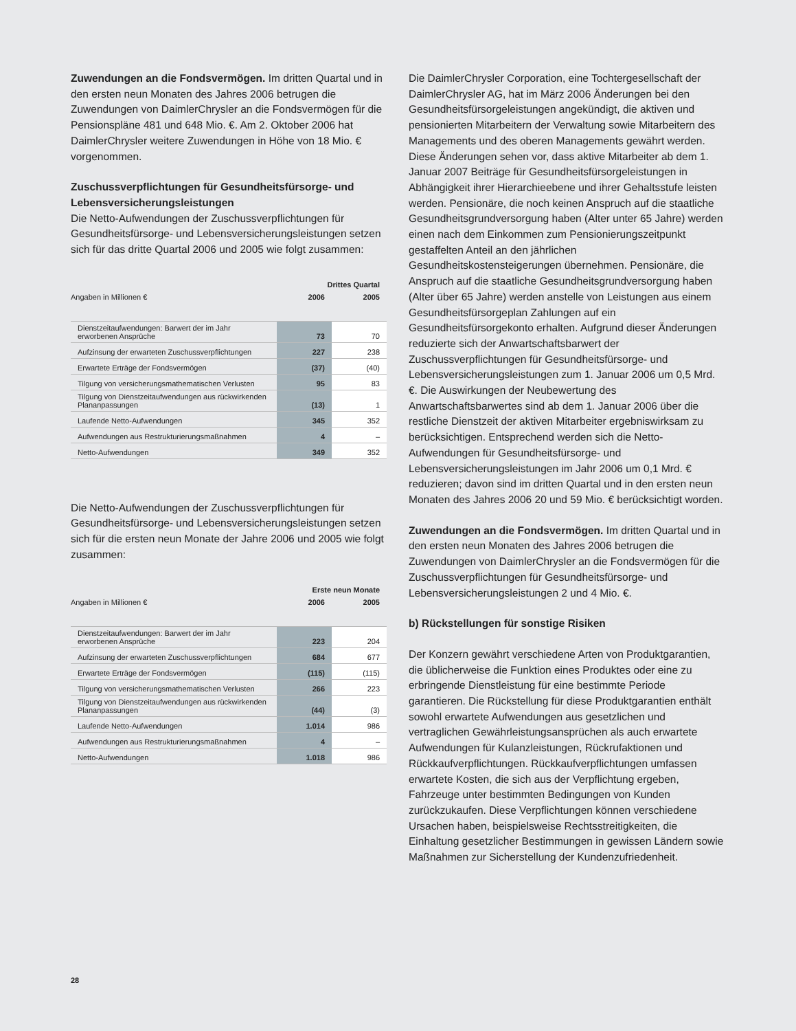Zuwendungen an die Fondsvermögen. Im dritten Quartal und in den ersten neun Monaten des Jahres 2006 betrugen die Zuwendungen von DaimlerChrysler an die Fondsvermögen für die Pensionspläne 481 und 648 Mio. €. Am 2. Oktober 2006 hat DaimlerChrysler weitere Zuwendungen in Höhe von 18 Mio. € vorgenommen.
Zuschussverpflichtungen für Gesundheitsfürsorge- und Lebensversicherungsleistungen
Die Netto-Aufwendungen der Zuschussverpflichtungen für Gesundheitsfürsorge- und Lebensversicherungsleistungen setzen sich für das dritte Quartal 2006 und 2005 wie folgt zusammen:
| | Drittes Quartal | |
| Angaben in Millionen € | 2006 | 2005 |
| Dienstzeitaufwendungen: Barwert der im Jahr erworbenen Ansprüche | 73 | 70 |
| Aufzinsung der erwarteten Zuschussverpflichtungen | 227 | 238 |
| Erwartete Erträge der Fondsvermögen | (37) | (40) |
| Tilgung von versicherungsmathematischen Verlusten | 95 | 83 |
| Tilgung von Dienstzeitaufwendungen aus rückwirkenden Plananpassungen | (13) | 1 |
| Laufende Netto-Aufwendungen | 345 | 352 |
| Aufwendungen aus Restrukturierungsmaßnahmen | 4 | – |
| Netto-Aufwendungen | 349 | 352 |
Die Netto-Aufwendungen der Zuschussverpflichtungen für Gesundheitsfürsorge- und Lebensversicherungsleistungen setzen sich für die ersten neun Monate der Jahre 2006 und 2005 wie folgt zusammen:
| | Erste neun Monate | |
| Angaben in Millionen € | 2006 | 2005 |
| Dienstzeitaufwendungen: Barwert der im Jahr erworbenen Ansprüche | 223 | 204 |
| Aufzinsung der erwarteten Zuschussverpflichtungen | 684 | 677 |
| Erwartete Erträge der Fondsvermögen | (115) | (115) |
| Tilgung von versicherungsmathematischen Verlusten | 266 | 223 |
| Tilgung von Dienstzeitaufwendungen aus rückwirkenden Plananpassungen | (44) | (3) |
| Laufende Netto-Aufwendungen | 1.014 | 986 |
| Aufwendungen aus Restrukturierungsmaßnahmen | 4 | – |
| Netto-Aufwendungen | 1.018 | 986 |
Die DaimlerChrysler Corporation, eine Tochtergesellschaft der DaimlerChrysler AG, hat im März 2006 Änderungen bei den Gesundheitsfürsorgeleistungen angekündigt, die aktiven und pensionierten Mitarbeitern der Verwaltung sowie Mitarbeitern des Managements und des oberen Managements gewährt werden. Diese Änderungen sehen vor, dass aktive Mitarbeiter ab dem 1. Januar 2007 Beiträge für Gesundheitsfürsorgeleistungen in Abhängigkeit ihrer Hierarchieebene und ihrer Gehaltsstufe leisten werden. Pensionäre, die noch keinen Anspruch auf die staatliche Gesundheitsgrundversorgung haben (Alter unter 65 Jahre) werden einen nach dem Einkommen zum Pensionierungszeitpunkt gestaffelten Anteil an den jährlichen Gesundheitskostensteigerungen übernehmen. Pensionäre, die Anspruch auf die staatliche Gesundheitsgrundversorgung haben (Alter über 65 Jahre) werden anstelle von Leistungen aus einem Gesundheitsfürsorgeplan Zahlungen auf ein Gesundheitsfürsorgekonto erhalten. Aufgrund dieser Änderungen reduzierte sich der Anwartschaftsbarwert der Zuschussverpflichtungen für Gesundheitsfürsorge- und Lebensversicherungsleistungen zum 1. Januar 2006 um 0,5 Mrd. €. Die Auswirkungen der Neubewertung des Anwartschaftsbarwertes sind ab dem 1. Januar 2006 über die restliche Dienstzeit der aktiven Mitarbeiter ergebniswirksam zu berücksichtigen. Entsprechend werden sich die Netto-Aufwendungen für Gesundheitsfürsorge- und Lebensversicherungsleistungen im Jahr 2006 um 0,1 Mrd. € reduzieren; davon sind im dritten Quartal und in den ersten neun Monaten des Jahres 2006 20 und 59 Mio. € berücksichtigt worden.
Zuwendungen an die Fondsvermögen. Im dritten Quartal und in den ersten neun Monaten des Jahres 2006 betrugen die Zuwendungen von DaimlerChrysler an die Fondsvermögen für die Zuschussverpflichtungen für Gesundheitsfürsorge- und Lebensversicherungsleistungen 2 und 4 Mio. €.
b) Rückstellungen für sonstige Risiken
Der Konzern gewährt verschiedene Arten von Produktgarantien, die üblicherweise die Funktion eines Produktes oder eine zu erbringende Dienstleistung für eine bestimmte Periode garantieren. Die Rückstellung für diese Produktgarantien enthält sowohl erwartete Aufwendungen aus gesetzlichen und vertraglichen Gewährleistungsansprüchen als auch erwartete Aufwendungen für Kulanzleistungen, Rückrufaktionen und Rückkaufverpflichtungen. Rückkaufverpflichtungen umfassen erwartete Kosten, die sich aus der Verpflichtung ergeben, Fahrzeuge unter bestimmten Bedingungen von Kunden zurückzukaufen. Diese Verpflichtungen können verschiedene Ursachen haben, beispielsweise Rechtsstreitigkeiten, die Einhaltung gesetzlicher Bestimmungen in gewissen Ländern sowie Maßnahmen zur Sicherstellung der Kundenzufriedenheit.
28